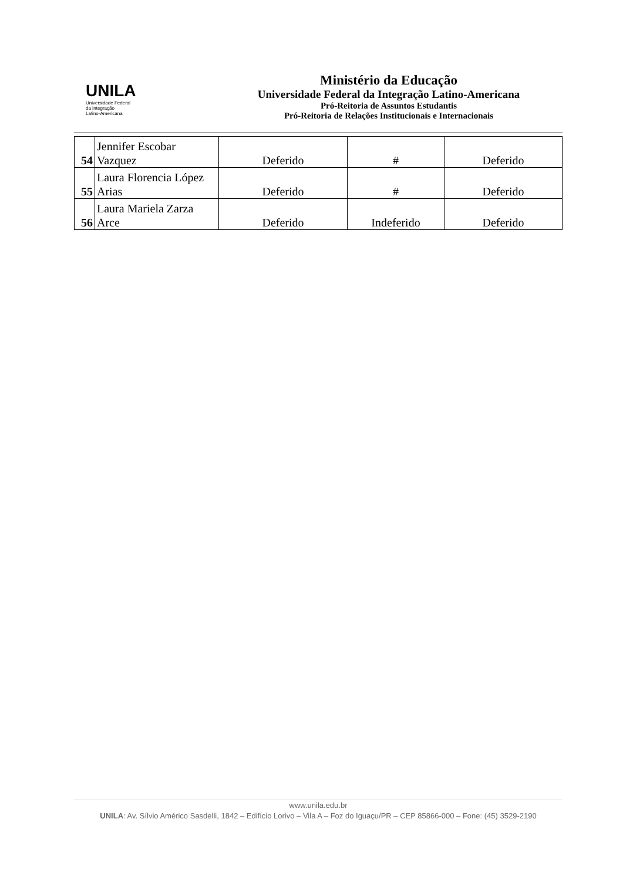UNILA
Universidade Federal
da Integração
Latino-Americana
Ministério da Educação
Universidade Federal da Integração Latino-Americana
Pró-Reitoria de Assuntos Estudantis
Pró-Reitoria de Relações Institucionais e Internacionais
| 54 | Jennifer Escobar Vazquez | Deferido | # | Deferido |
| 55 | Laura Florencia López Arias | Deferido | # | Deferido |
| 56 | Laura Mariela Zarza Arce | Deferido | Indeferido | Deferido |
www.unila.edu.br
UNILA: Av. Sílvio Américo Sasdelli, 1842 – Edifício Lorivo – Vila A – Foz do Iguaçu/PR – CEP 85866-000 – Fone: (45) 3529-2190